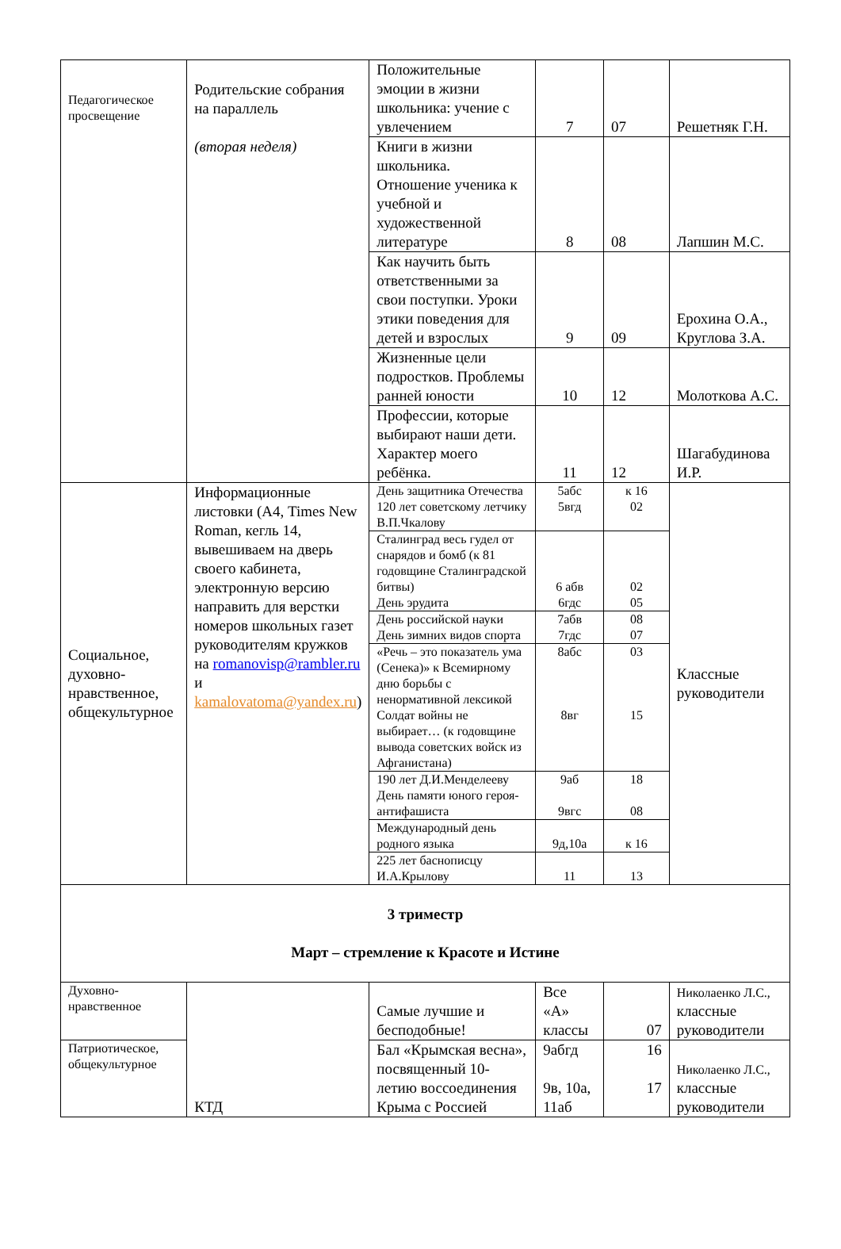| Педагогическое просвещение | Родительские собрания на параллель (вторая неделя) | Положительные эмоции в жизни школьника: учение с увлечением | 7 | 07 | Решетняк Г.Н. |
| | | Книги в жизни школьника. Отношение ученика к учебной и художественной литературе | 8 | 08 | Лапшин М.С. |
| | | Как научить быть ответственными за свои поступки. Уроки этики поведения для детей и взрослых | 9 | 09 | Ерохина О.А., Круглова З.А. |
| | | Жизненные цели подростков. Проблемы ранней юности | 10 | 12 | Молоткова А.С. |
| | | Профессии, которые выбирают наши дети. Характер моего ребёнка. | 11 | 12 | Шагабудинова И.Р. |
| Социальное, духовно-нравственное, общекультурное | Информационные листовки (А4, Times New Roman, кегль 14, вывешиваем на дверь своего кабинета, электронную версию направить для верстки номеров школьных газет руководителям кружков на romanovisp@rambler.ru и kamalovatoma@yandex.ru ) | День защитника Отечества 120 лет советскому летчику В.П.Чкалову | 5абс 5вгд | к 16 02 | Классные руководители |
| | | Сталинград весь гудел от снарядов и бомб (к 81 годовщине Сталинградской битвы) День эрудита | 6 абв 6гдс | 02 05 | |
| | | День российской науки День зимних видов спорта | 7абв 7гдс | 08 07 | |
| | | «Речь – это показатель ума (Сенека)» к Всемирному дню борьбы с ненормативной лексикой Солдат войны не выбирает… (к годовщине вывода советских войск из Афганистана) | 8абс 8вг | 03 15 | |
| | | 190 лет Д.И.Менделееву День памяти юного героя-антифашиста | 9аб 9вгс | 18 08 | |
| | | Международный день родного языка | 9д,10а | к 16 | |
| | | 225 лет баснописцу И.А.Крылову | 11 | 13 | |
| 3 триместр Март – стремление к Красоте и Истине | | | | | |
| Духовно-нравственное | КТД | Самые лучшие и бесподобные! | Все «А» классы | 07 | Николаенко Л.С., классные руководители |
| Патриотическое, общекультурное | | Бал «Крымская весна», посвященный 10-летию воссоединения Крыма с Россией | 9абгд 9в, 10а, 11аб | 16 17 | Николаенко Л.С., классные руководители |